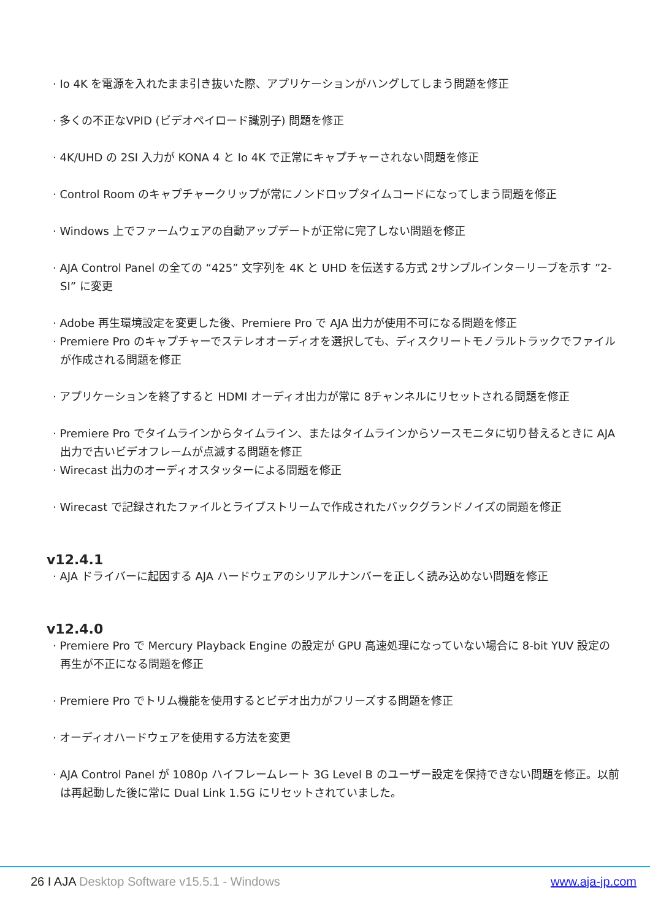· Io 4K を電源を入れたまま引き抜いた際、アプリケーションがハングしてしまう問題を修正
· 多くの不正なVPID (ビデオペイロード識別子) 問題を修正
· 4K/UHD の 2SI 入力が KONA 4 と Io 4K で正常にキャプチャーされない問題を修正
· Control Room のキャプチャークリップが常にノンドロップタイムコードになってしまう問題を修正
· Windows 上でファームウェアの自動アップデートが正常に完了しない問題を修正
· AJA Control Panel の全ての “425” 文字列を 4K と UHD を伝送する方式 2サンプルインターリーブを示す ”2-SI” に変更
· Adobe 再生環境設定を変更した後、Premiere Pro で AJA 出力が使用不可になる問題を修正
· Premiere Pro のキャプチャーでステレオオーディオを選択しても、ディスクリートモノラルトラックでファイルが作成される問題を修正
· アプリケーションを終了すると HDMI オーディオ出力が常に 8チャンネルにリセットされる問題を修正
· Premiere Pro でタイムラインからタイムライン、またはタイムラインからソースモニタに切り替えるときに AJA 出力で古いビデオフレームが点滅する問題を修正
· Wirecast 出力のオーディオスタッターによる問題を修正
· Wirecast で記録されたファイルとライブストリームで作成されたバックグランドノイズの問題を修正
v12.4.1
· AJA ドライバーに起因する AJA ハードウェアのシリアルナンバーを正しく読み込めない問題を修正
v12.4.0
· Premiere Pro で Mercury Playback Engine の設定が GPU 高速処理になっていない場合に 8-bit YUV 設定の再生が不正になる問題を修正
· Premiere Pro でトリム機能を使用するとビデオ出力がフリーズする問題を修正
· オーディオハードウェアを使用する方法を変更
· AJA Control Panel が 1080p ハイフレームレート 3G Level B のユーザー設定を保持できない問題を修正。以前は再起動した後に常に Dual Link 1.5G にリセットされていました。
26 I AJA Desktop Software v15.5.1 - Windows
www.aja-jp.com